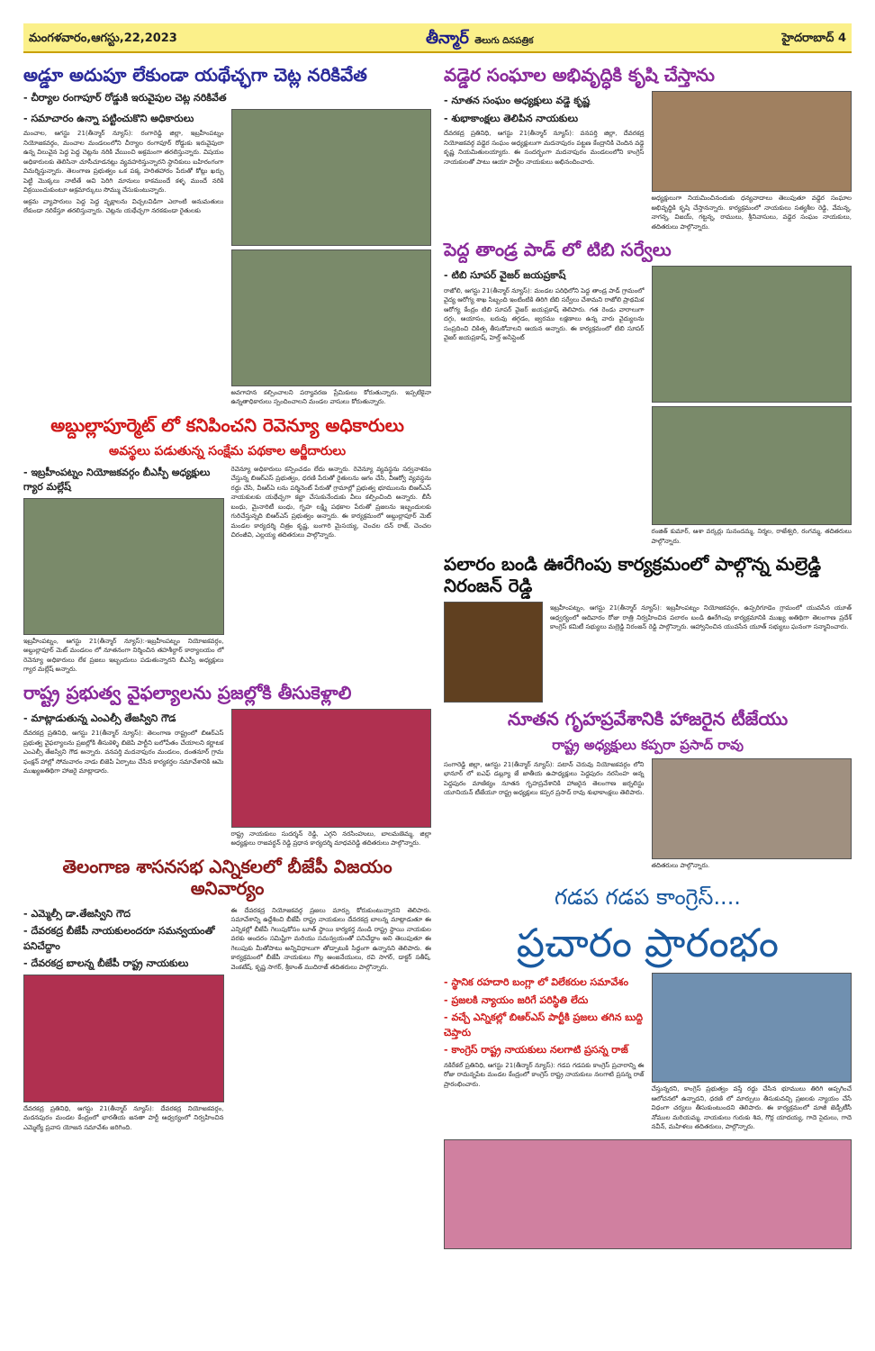మంగళవారం,ఆగస్టు,22,2023 తీన్మార్ తెలుగు దినపత్రిక హైదరాబాద్ 4
అడ్డూ అదుపూ లేకుండా యథేచ్ఛగా చెట్ల నరికివేత
- చీర్యాల రంగాపూర్ రోడ్డుకి ఇరువైపుల చెట్ల నరికివేత
- సమాచారం ఉన్నా పట్టించుకొని అధికారులు
మంచాల, ఆగస్టు 21(తీన్మార్ న్యూస్): రంగారెడ్డి జిల్లా, ఇబ్రహీంపట్నం నియోజకవర్గం, మంచాల మండలంలోని చీర్యాల రంగాపూర్ రోడ్డుకు ఇరువైపులా ఉన్న విలువైన పెద్ద పెద్ద చెట్లను నరికి వేయించి అక్రమంగా తరలిస్తున్నారు. విషయం అధికారులకు తెలిసినా చూసీచూడనట్లు వ్యవహరిస్తున్నారని స్థానికులు బహిరంగంగా విమర్శిస్తున్నారు. తెలంగాణ ప్రభుత్వం ఒక పక్క హరితహారం పేరుతో కోట్లు ఖర్చు పెట్టి మొక్కలు నాటితే అవి పెరిగి మానులు కాకముందే కళ్ళ ముందే నరికి విక్రయించుకుంటూ అక్రమార్కులు సొమ్ము చేసుకుంటున్నారు.
అక్రమ వ్యాపారులు పెద్ద పెద్ద వృక్షాలను విచ్చలవిడిగా ఎలాంటి అనుమతులు లేకుండా నరికేస్తూ తరలిస్తున్నారు. చెట్లను యథేచ్ఛగా నరకకుండా రైతులకు
అవగాహన కల్పించాలని పర్యావరణ ప్రేమికులు కోరుతున్నారు. ఇప్పటికైనా ఉన్నతాధికారులు స్పందించాలని మండల వాసులు కోరుతున్నారు.
అబ్దుల్లాపూర్మెట్ లో కనిపించని రెవెన్యూ అధికారులు
అవస్థలు పడుతున్న సంక్షేమ పథకాల అర్జీదారులు
- ఇబ్రహీంపట్నం నియోజకవర్గం బీఎస్పీ అధ్యక్షులు గ్యార మల్లేష్
ఇబ్రహీంపట్నం, ఆగస్టు 21(తీన్మార్ న్యూస్):-ఇబ్రహీంపట్నం నియోజకవర్గం, అబ్దుల్లాపూర్ మెట్ మండలం లో నూతనంగా నిర్మించిన తహశీల్దార్ కార్యాలయం లో రెవెన్యూ అధికారులు లేక ప్రజలు ఇబ్బందులు పడుతున్నారని బీఎస్పీ అధ్యక్షులు గ్యార మల్లేష్ అన్నారు.
రెవెన్యూ అధికారులు కన్పించడం లేదు అన్నారు. రెవెన్యూ వ్యవస్థను సర్వనాశనం చేస్తున్న బిఆర్ఎస్ ప్రభుత్వం, ధరణి పేరుతో రైతులను ఆగం చేసి, వీఆర్వో వ్యవస్థను రద్దు చేసి, వీఆర్ఏ లను పర్మినెంట్ పేరుతో గ్రామాల్లో ప్రభుత్వ భూములను బిఆర్ఎస్ నాయకులకు యథేచ్ఛగా కబ్జా చేసుకునేందుకు వీలు కల్పించింది అన్నారు. బీసీ బంధు, మైనారిటీ బంధు, గృహ లక్ష్మి పథకాల పేరుతో ప్రజలను ఇబ్బందులకు గురిచేస్తున్నది బిఆర్ఎస్ ప్రభుత్వం అన్నారు. ఈ కార్యక్రమంలో అబ్దుల్లాపూర్ మెట్ మండల కార్యదర్శి చిత్రం కృష్ణ, బంగారి మైసయ్య, చెంచల దన్ రాజ్, చెంచల చిరంజీవి, ఎల్లయ్య తదితరులు పాల్గొన్నారు.
రాష్ట్ర ప్రభుత్వ వైఫల్యాలను ప్రజల్లోకి తీసుకెళ్లాలి
- మాట్లాడుతున్న ఎంఎల్సీ తేజస్విని గౌడ
దేవరకద్ర ప్రతినిధి, ఆగస్టు 21(తీన్మార్ న్యూస్): తెలంగాణ రాష్ట్రంలో బిఆర్ఎస్ ప్రభుత్వ వైఫల్యాలను ప్రజల్లోకి తీసుకెళ్ళి బిజెపి పార్టీని బలోపేతం చేయాలని కర్ణాటక ఎంఎల్సీ తేజస్విని గౌడ అన్నారు. వనపర్తి మదనాపురం మండలం, దంతనూర్ గ్రామ ఫంక్షన్ హాల్లో సోమవారం నాడు బిజెపి ఏర్పాటు చేసిన కార్యకర్తల సమావేశానికి ఆమె ముఖ్యఅతిథిగా హాజరై మాట్లాడారు.
రాష్ట్ర నాయకులు సుదర్శన్ రెడ్డి, ఎగ్గని నరసింహులు, బాలమణెమ్మ, జిల్లా అధ్యక్షులు రాజవర్ధన్ రెడ్డి ప్రధాన కార్యదర్శి మాధవరెడ్డి తదితరులు పాల్గొన్నారు.
తెలంగాణ శాసనసభ ఎన్నికలలో బీజేపీ విజయం అనివార్యం
- ఎమ్మెల్సీ డా.తేజస్విని గౌద
- దేవరకద్ర బీజేపీ నాయకులందరూ సమన్వయంతో పనిచేద్దాం
- దేవరకద్ర బాలన్న బీజేపీ రాష్ట్ర నాయకులు
దేవరకద్ర ప్రతినిధి, ఆగస్టు 21(తీన్మార్ న్యూస్): దేవరకద్ర నియోజకవర్గం, మదనపురం మండల కేంద్రంలో భారతీయ జనతా పార్టీ ఆధ్వర్యంలో నిర్వహించిన ఎమ్మెల్యే ప్రవాస యోజన సమావేశం జరిగింది.
ఈ దేవరకద్ర నియోజకవర్గ ప్రజలు మార్పు కోరుకుంటున్నారని తెలిపారు. సమావేశాన్ని ఉద్దేశించి బీజేపీ రాష్ట్ర నాయకులు దేవరకద్ర బాలన్న మాట్లాడుతూ ఈ ఎన్నికల్లో బీజేపీ గెలుపుకోసం బూత్ స్థాయి కార్యకర్త నుండి రాష్ట్ర స్థాయి నాయకుల వరకు అందరం సమిష్టిగా మరియు సమన్వయంతో పనిచేద్దాం అని తెలుపుతూ ఈ గెలుపుకు మీతోపాటు అన్నివిధాలుగా తోడ్పాటుకి సిద్ధంగా ఉన్నానని తెలిపారు. ఈ కార్యక్రమంలో బీజేపీ నాయకులు గొల్ల ఆంజనేయులు, రవి సాగర్, డాక్టర్ సతీష్, వెంకటేష్, కృష్ణ సాగర్, శ్రీకాంత్ ముదిరాజ్ తదితరులు పాల్గొన్నారు.
వడ్డెర సంఘాల అభివృద్ధికి కృషి చేస్తాను
- నూతన సంఘం అధ్యక్షులు వడ్డె కృష్ణ
- శుభాకాంక్షలు తెలిపిన నాయకులు
దేవరకద్ర ప్రతినిధి, ఆగస్టు 21(తీన్మార్ న్యూస్): వనపర్తి జిల్లా, దేవరకద్ర నియోజకవర్గ వడ్డెర సంఘం అధ్యక్షులుగా మదనాపురం పట్టణ కేంద్రానికి చెందిన వడ్డె కృష్ణ నియమితులయ్యారు. ఈ సందర్భంగా మదనాపురం మండలంలోని కాంగ్రెస్ నాయకులతో పాటు ఆయా పార్టీల నాయకులు అభినందించారు.
అధ్యక్షులుగా నియమించినందుకు ధన్యవాదాలు తెలుపుతూ వడ్డెర సంఘాల అభివృద్ధికి కృషి చేస్తానన్నారు. కార్యక్రమంలో నాయకులు సత్యశీల రెడ్డి, వేమన్న, నాగన్న, విజయ్, గట్టన్న, రాములు, శ్రీనివాసులు, వడ్డెర సంఘం నాయకులు, తదితరులు పాల్గొన్నారు.
పెద్ద తాండ్ర పాడ్ లో టిబి సర్వేలు
- టిబి సూపర్ వైజర్ జయప్రకాష్
రాజోలి, ఆగస్టు 21(తీన్మార్ న్యూస్): మండల పరిధిలోని పెద్ద తాండ్ర పాడ్ గ్రామంలో వైద్య ఆరోగ్య శాఖ సిబ్బంది ఇంటింటికి తిరిగి టిబి సర్వేలు చేశామని రాజోలి ప్రాథమిక ఆరోగ్య కేంద్రం టిబి సూపర్ వైజర్ జయప్రకాష్ తెలిపారు. గత రెండు వారాలుగా దగ్గు, ఆయాసం, బరువు తగ్గడం, జ్వరము లక్షణాలు ఉన్న వారు వైద్యులను సంప్రదించి చికిత్స తీసుకోవాలని ఆయన అన్నారు. ఈ కార్యక్రమంలో టిబి సూపర్ వైజర్ జయప్రకాష్, హెల్త్ అసిస్టెంట్
రంజిత్ కుమార్, ఆశా వర్కర్లు సునందమ్మ, నిర్మల, రాజేశ్వరి, రంగమ్మ, తదితరులు పాల్గొన్నారు.
పలారం బండి ఊరేగింపు కార్యక్రమంలో పాల్గొన్న మల్రెడ్డి నిరంజన్ రెడ్డి
ఇబ్రహీంపట్నం, ఆగస్టు 21(తీన్మార్ న్యూస్): ఇబ్రహీంపట్నం నియోజకవర్గం, ఉప్పరిగూడెం గ్రామంలో యువసేన యూత్ ఆధ్వర్యంలో ఆదివారం రోజు రాత్రి నిర్వహించిన పలారం బండి ఊరేగింపు కార్యక్రమానికి ముఖ్య అతిథిగా తెలంగాణ ప్రదేశ్ కాంగ్రెస్ కమిటీ సభ్యులు మల్రెడ్డి నిరంజన్ రెడ్డి పాల్గొన్నారు. ఆహ్వానించిన యువసేన యూత్ సభ్యులు ఘనంగా సన్మానించారు.
నూతన గృహప్రవేశానికి హాజరైన టీజేయు
రాష్ట్ర అధ్యక్షులు కప్పరా ప్రసాద్ రావు
సంగారెడ్డి జిల్లా, ఆగస్టు 21(తీన్మార్ న్యూస్): పటాన్ చెరువు నియోజకవర్గం లోని భానూర్ లో ఐఎఫ్ డబ్ల్యూ జే జాతీయ ఉపాధ్యక్షులు పెద్దపురం నరసింహ అన్న పెద్దపురం మాణిక్యం నూతన గృహప్రవేశానికి హాజరైన తెలంగాణ జర్నలిస్టు యూనియన్ టీజేయూ రాష్ట్ర అధ్యక్షులు కప్పర ప్రసాద్ రావు శుభాకాంక్షలు తెలిపారు.
తదితరులు పాల్గొన్నారు.
గడప గడప కాంగ్రెస్....
ప్రచారం ప్రారంభం
- స్థానిక రహదారి బంగ్లా లో విలేకరుల సమావేశం
- ప్రజలకి న్యాయం జరిగే పరిస్థితి లేదు
- వచ్చే ఎన్నికల్లో బిఆర్ఎస్ పార్టీకి ప్రజలు తగిన బుద్ది చెప్తారు
- కాంగ్రెస్ రాష్ట్ర నాయకులు నలగాటి ప్రసన్న రాజ్
నకిరేకల్ ప్రతినిధి, ఆగస్టు 21(తీన్మార్ న్యూస్): గడప గడపకు కాంగ్రెస్ ప్రచారాన్ని ఈ రోజు రామన్నపేట మండల కేంద్రంలో కాంగ్రెస్ రాష్ట్ర నాయకులు నలగాటి ప్రసన్న రాజ్ ప్రారంభించారు.
చేస్తున్నరని, కాంగ్రెస్ ప్రభుత్వం వస్తే రద్దు చేసిన భూములు తిరిగి అప్పగించే ఆలోచనలో ఉన్నాదని, ధరణి లో మార్పులు తీసుకువచ్చి ప్రజలకు న్యాయం చేసే విధంగా చర్యలు తీసుకుంటుందని తెలిపారు. ఈ కార్యక్రమంలో మాజీ జెడ్పీటీసీ నోముల మరియమ్మ, నాయకులు గురుకు శివ, గొర్ల యాదయ్య, గాదె సైదులు, గాదె నవీన్, మహిళలు తదితరులు, పాల్గొన్నారు.